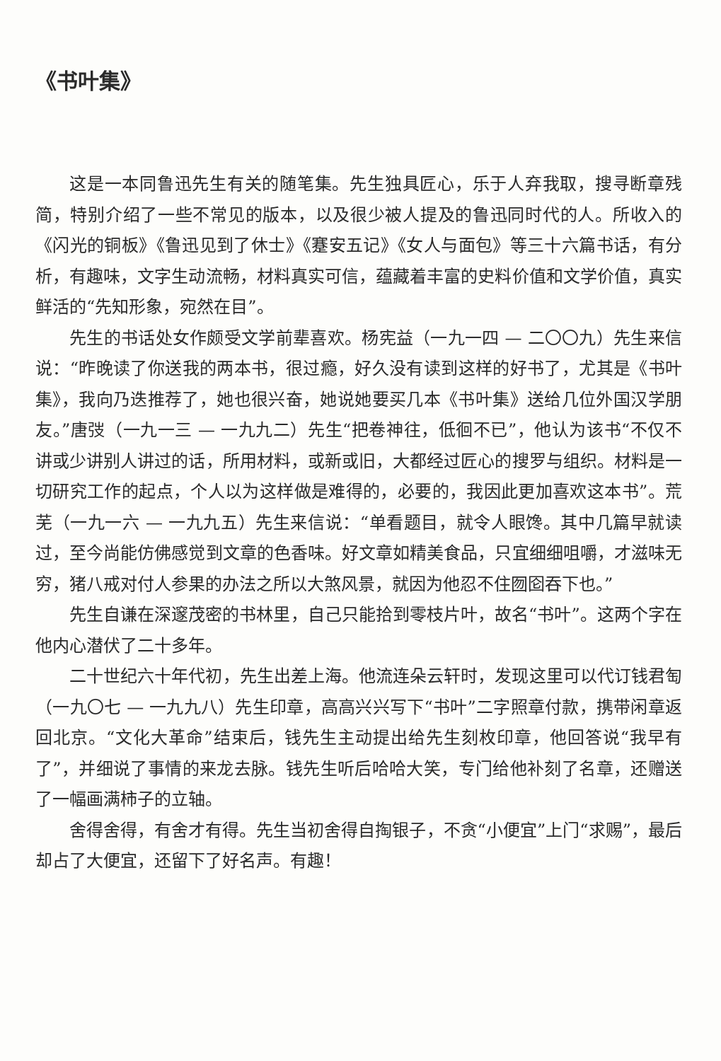《书叶集》
这是一本同鲁迅先生有关的随笔集。先生独具匠心，乐于人弃我取，搜寻断章残简，特别介绍了一些不常见的版本，以及很少被人提及的鲁迅同时代的人。所收入的《闪光的铜板》《鲁迅见到了休士》《蹇安五记》《女人与面包》等三十六篇书话，有分析，有趣味，文字生动流畅，材料真实可信，蕴藏着丰富的史料价值和文学价值，真实鲜活的“先知形象，宛然在目”。
先生的书话处女作颇受文学前辈喜欢。杨宪益（一九一四 — 二〇〇九）先生来信说：“昨晚读了你送我的两本书，很过瘾，好久没有读到这样的好书了，尤其是《书叶集》，我向乃迭推荐了，她也很兴奋，她说她要买几本《书叶集》送给几位外国汉学朋友。”唐弢（一九一三 — 一九九二）先生“把卷神往，低徊不已”，他认为该书“不仅不讲或少讲别人讲过的话，所用材料，或新或旧，大都经过匠心的搜罗与组织。材料是一切研究工作的起点，个人以为这样做是难得的，必要的，我因此更加喜欢这本书”。荒芜（一九一六 — 一九九五）先生来信说：“单看题目，就令人眼馋。其中几篇早就读过，至今尚能仿佛感觉到文章的色香味。好文章如精美食品，只宜细细咀嚼，才滋味无穷，猪八戒对付人参果的办法之所以大煞风景，就因为他忍不住囫囵吞下也。”
先生自谦在深邃茂密的书林里，自己只能拾到零枝片叶，故名“书叶”。这两个字在他内心潜伏了二十多年。
二十世纪六十年代初，先生出差上海。他流连朵云轩时，发现这里可以代订钱君匋（一九〇七 — 一九九八）先生印章，高高兴兴写下“书叶”二字照章付款，携带闲章返回北京。“文化大革命”结束后，钱先生主动提出给先生刻枚印章，他回答说“我早有了”，并细说了事情的来龙去脉。钱先生听后哈哈大笑，专门给他补刻了名章，还赠送了一幅画满柿子的立轴。
舍得舍得，有舍才有得。先生当初舍得自掏银子，不贪“小便宜”上门“求赐”，最后却占了大便宜，还留下了好名声。有趣！